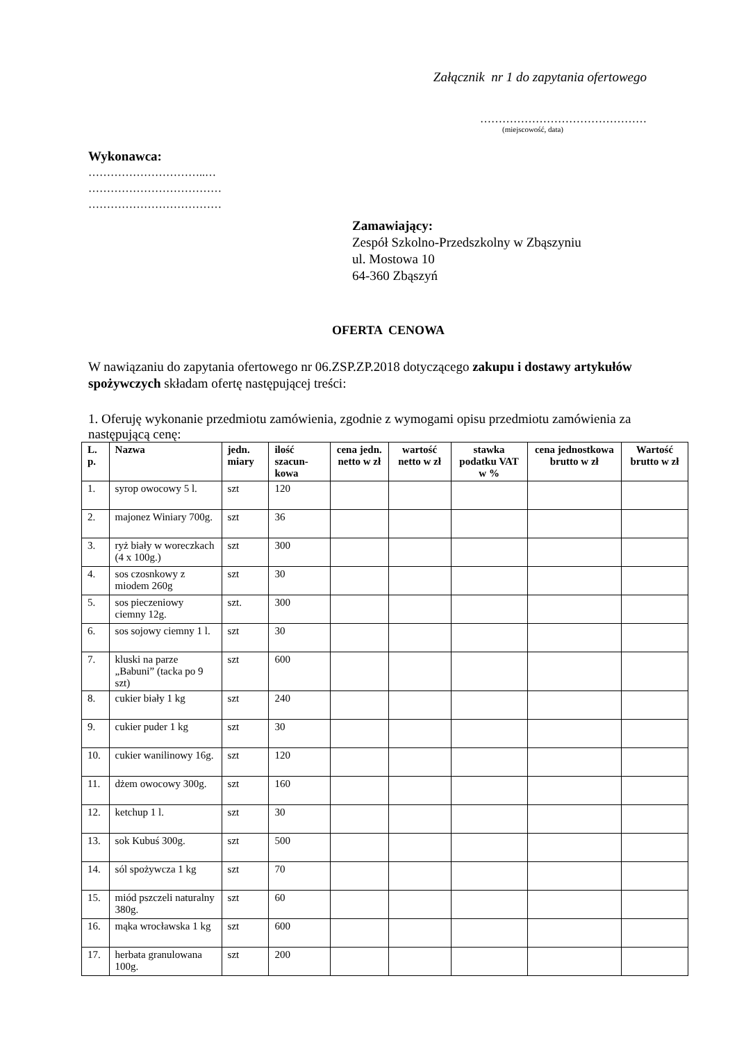Załącznik nr 1 do zapytania ofertowego
………………………………………
(miejscowość, data)
Wykonawca:
…………………………..…
………………………………
………………………………
Zamawiający:
Zespół Szkolno-Przedszkolny w Zbąszyniu
ul. Mostowa 10
64-360 Zbąszyń
OFERTA CENOWA
W nawiązaniu do zapytania ofertowego nr 06.ZSP.ZP.2018 dotyczącego zakupu i dostawy artykułów spożywczych składam ofertę następującej treści:
1. Oferuję wykonanie przedmiotu zamówienia, zgodnie z wymogami opisu przedmiotu zamówienia za następującą cenę:
| L. p. | Nazwa | jedn. miary | ilość szacun-kowa | cena jedn. netto w zł | wartość netto w zł | stawka podatku VAT w % | cena jednostkowa brutto w zł | Wartość brutto w zł |
| --- | --- | --- | --- | --- | --- | --- | --- | --- |
| 1. | syrop owocowy 5 l. | szt | 120 | | | | | |
| 2. | majonez Winiary 700g. | szt | 36 | | | | | |
| 3. | ryż biały w woreczkach (4 x 100g.) | szt | 300 | | | | | |
| 4. | sos czosnkowy z miodem 260g | szt | 30 | | | | | |
| 5. | sos pieczeniowy ciemny 12g. | szt. | 300 | | | | | |
| 6. | sos sojowy ciemny 1 l. | szt | 30 | | | | | |
| 7. | kluski na parze „Babuni” (tacka po 9 szt) | szt | 600 | | | | | |
| 8. | cukier biały 1 kg | szt | 240 | | | | | |
| 9. | cukier puder 1 kg | szt | 30 | | | | | |
| 10. | cukier wanilinowy 16g. | szt | 120 | | | | | |
| 11. | dżem owocowy 300g. | szt | 160 | | | | | |
| 12. | ketchup 1 l. | szt | 30 | | | | | |
| 13. | sok Kubuś 300g. | szt | 500 | | | | | |
| 14. | sól spożywcza 1 kg | szt | 70 | | | | | |
| 15. | miód pszczeli naturalny 380g. | szt | 60 | | | | | |
| 16. | mąka wrocławska 1 kg | szt | 600 | | | | | |
| 17. | herbata granulowana 100g. | szt | 200 | | | | | |